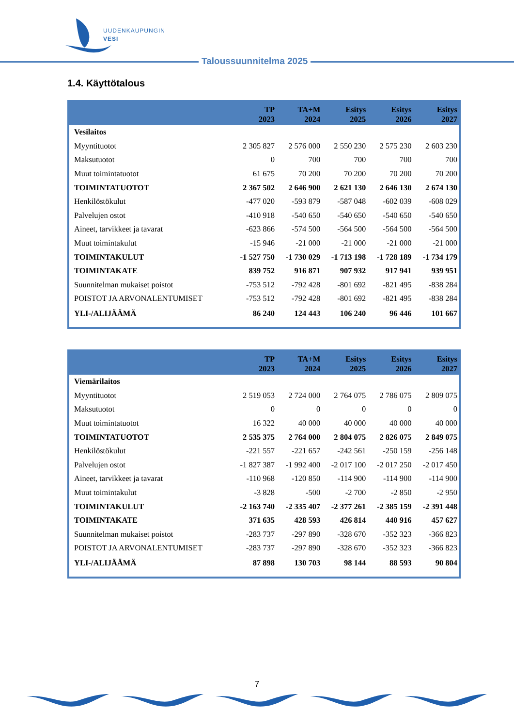UUDENKAUPUNGIN
VESI
Taloussuunnitelma 2025
1.4. Käyttötalous
| | TP 2023 | TA+M 2024 | Esitys 2025 | Esitys 2026 | Esitys 2027 |
| --- | --- | --- | --- | --- | --- |
| Vesilaitos | | | | | |
| Myyntituotot | 2 305 827 | 2 576 000 | 2 550 230 | 2 575 230 | 2 603 230 |
| Maksutuotot | 0 | 700 | 700 | 700 | 700 |
| Muut toimintatuotot | 61 675 | 70 200 | 70 200 | 70 200 | 70 200 |
| TOIMINTATUOTOT | 2 367 502 | 2 646 900 | 2 621 130 | 2 646 130 | 2 674 130 |
| Henkilöstökulut | -477 020 | -593 879 | -587 048 | -602 039 | -608 029 |
| Palvelujen ostot | -410 918 | -540 650 | -540 650 | -540 650 | -540 650 |
| Aineet, tarvikkeet ja tavarat | -623 866 | -574 500 | -564 500 | -564 500 | -564 500 |
| Muut toimintakulut | -15 946 | -21 000 | -21 000 | -21 000 | -21 000 |
| TOIMINTAKULUT | -1 527 750 | -1 730 029 | -1 713 198 | -1 728 189 | -1 734 179 |
| TOIMINTAKATE | 839 752 | 916 871 | 907 932 | 917 941 | 939 951 |
| Suunnitelman mukaiset poistot | -753 512 | -792 428 | -801 692 | -821 495 | -838 284 |
| POISTOT JA ARVONALENTUMISET | -753 512 | -792 428 | -801 692 | -821 495 | -838 284 |
| YLI-/ALIJÄÄMÄ | 86 240 | 124 443 | 106 240 | 96 446 | 101 667 |
| | TP 2023 | TA+M 2024 | Esitys 2025 | Esitys 2026 | Esitys 2027 |
| --- | --- | --- | --- | --- | --- |
| Viemärilaitos | | | | | |
| Myyntituotot | 2 519 053 | 2 724 000 | 2 764 075 | 2 786 075 | 2 809 075 |
| Maksutuotot | 0 | 0 | 0 | 0 | 0 |
| Muut toimintatuotot | 16 322 | 40 000 | 40 000 | 40 000 | 40 000 |
| TOIMINTATUOTOT | 2 535 375 | 2 764 000 | 2 804 075 | 2 826 075 | 2 849 075 |
| Henkilöstökulut | -221 557 | -221 657 | -242 561 | -250 159 | -256 148 |
| Palvelujen ostot | -1 827 387 | -1 992 400 | -2 017 100 | -2 017 250 | -2 017 450 |
| Aineet, tarvikkeet ja tavarat | -110 968 | -120 850 | -114 900 | -114 900 | -114 900 |
| Muut toimintakulut | -3 828 | -500 | -2 700 | -2 850 | -2 950 |
| TOIMINTAKULUT | -2 163 740 | -2 335 407 | -2 377 261 | -2 385 159 | -2 391 448 |
| TOIMINTAKATE | 371 635 | 428 593 | 426 814 | 440 916 | 457 627 |
| Suunnitelman mukaiset poistot | -283 737 | -297 890 | -328 670 | -352 323 | -366 823 |
| POISTOT JA ARVONALENTUMISET | -283 737 | -297 890 | -328 670 | -352 323 | -366 823 |
| YLI-/ALIJÄÄMÄ | 87 898 | 130 703 | 98 144 | 88 593 | 90 804 |
7